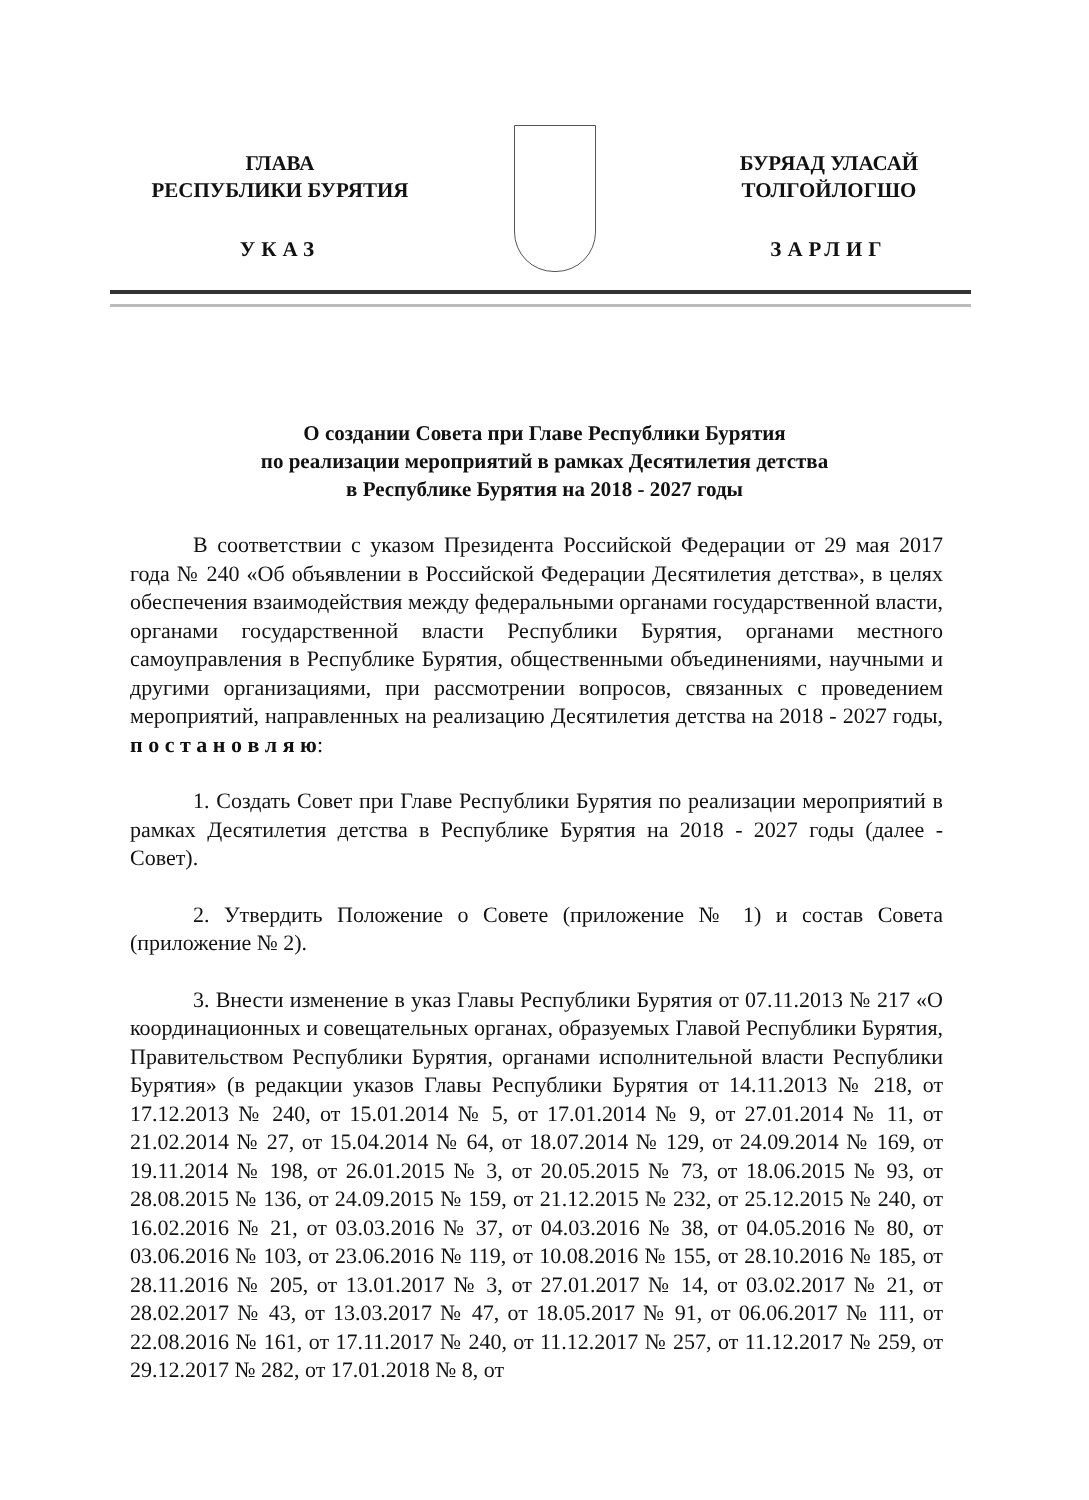ГЛАВА
РЕСПУБЛИКИ БУРЯТИЯ
УКАЗ
БУРЯАД УЛАСАЙ
ТОЛГОЙЛОГШО
ЗАРЛИГ
О создании Совета при Главе Республики Бурятия
по реализации мероприятий в рамках Десятилетия детства
в Республике Бурятия на 2018 - 2027 годы
В соответствии с указом Президента Российской Федерации от 29 мая 2017 года № 240 «Об объявлении в Российской Федерации Десятилетия детства», в целях обеспечения взаимодействия между федеральными органами государственной власти, органами государственной власти Республики Бурятия, органами местного самоуправления в Республике Бурятия, общественными объединениями, научными и другими организациями, при рассмотрении вопросов, связанных с проведением мероприятий, направленных на реализацию Десятилетия детства на 2018 - 2027 годы, п о с т а н о в л я ю:
1. Создать Совет при Главе Республики Бурятия по реализации мероприятий в рамках Десятилетия детства в Республике Бурятия на 2018 - 2027 годы (далее - Совет).
2. Утвердить Положение о Совете (приложение № 1) и состав Совета (приложение № 2).
3. Внести изменение в указ Главы Республики Бурятия от 07.11.2013 № 217 «О координационных и совещательных органах, образуемых Главой Республики Бурятия, Правительством Республики Бурятия, органами исполнительной власти Республики Бурятия» (в редакции указов Главы Республики Бурятия от 14.11.2013 № 218, от 17.12.2013 № 240, от 15.01.2014 № 5, от 17.01.2014 № 9, от 27.01.2014 № 11, от 21.02.2014 № 27, от 15.04.2014 № 64, от 18.07.2014 № 129, от 24.09.2014 № 169, от 19.11.2014 № 198, от 26.01.2015 № 3, от 20.05.2015 № 73, от 18.06.2015 № 93, от 28.08.2015 № 136, от 24.09.2015 № 159, от 21.12.2015 № 232, от 25.12.2015 № 240, от 16.02.2016 № 21, от 03.03.2016 № 37, от 04.03.2016 № 38, от 04.05.2016 № 80, от 03.06.2016 № 103, от 23.06.2016 № 119, от 10.08.2016 № 155, от 28.10.2016 № 185, от 28.11.2016 № 205, от 13.01.2017 № 3, от 27.01.2017 № 14, от 03.02.2017 № 21, от 28.02.2017 № 43, от 13.03.2017 № 47, от 18.05.2017 № 91, от 06.06.2017 № 111, от 22.08.2016 № 161, от 17.11.2017 № 240, от 11.12.2017 № 257, от 11.12.2017 № 259, от 29.12.2017 № 282, от 17.01.2018 № 8, от